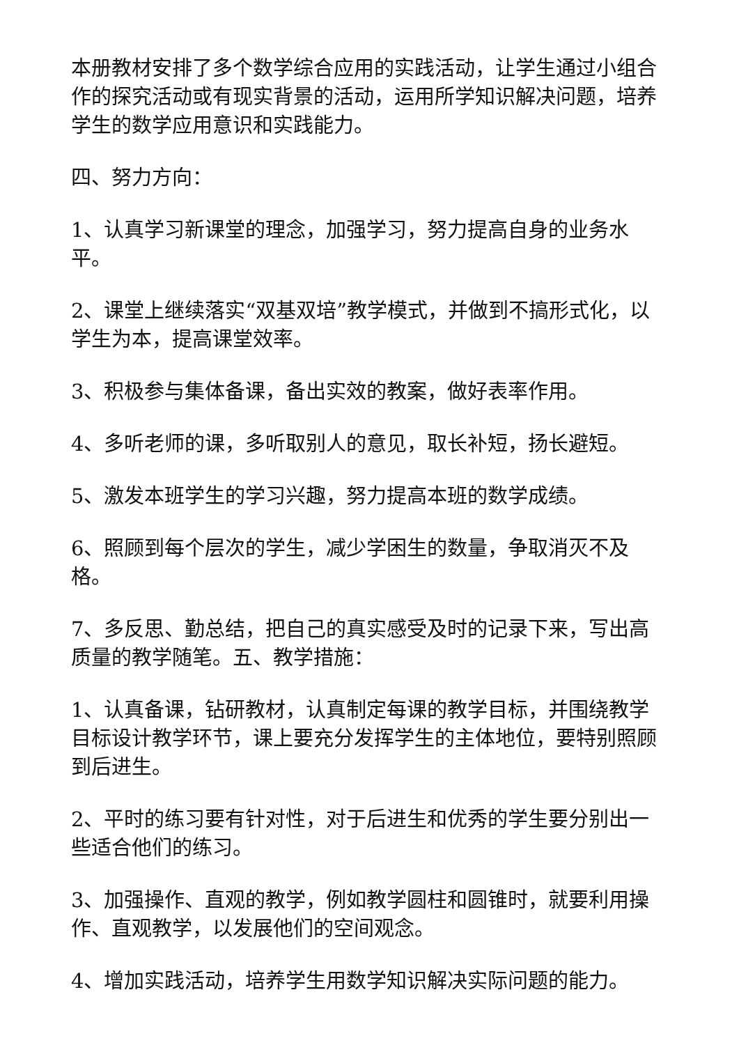本册教材安排了多个数学综合应用的实践活动，让学生通过小组合作的探究活动或有现实背景的活动，运用所学知识解决问题，培养学生的数学应用意识和实践能力。
四、努力方向：
1、认真学习新课堂的理念，加强学习，努力提高自身的业务水平。
2、课堂上继续落实“双基双培”教学模式，并做到不搞形式化，以学生为本，提高课堂效率。
3、积极参与集体备课，备出实效的教案，做好表率作用。
4、多听老师的课，多听取别人的意见，取长补短，扬长避短。
5、激发本班学生的学习兴趣，努力提高本班的数学成绩。
6、照顾到每个层次的学生，减少学困生的数量，争取消灭不及格。
7、多反思、勤总结，把自己的真实感受及时的记录下来，写出高质量的教学随笔。五、教学措施：
1、认真备课，钻研教材，认真制定每课的教学目标，并围绕教学目标设计教学环节，课上要充分发挥学生的主体地位，要特别照顾到后进生。
2、平时的练习要有针对性，对于后进生和优秀的学生要分别出一些适合他们的练习。
3、加强操作、直观的教学，例如教学圆柱和圆锥时，就要利用操作、直观教学，以发展他们的空间观念。
4、增加实践活动，培养学生用数学知识解决实际问题的能力。